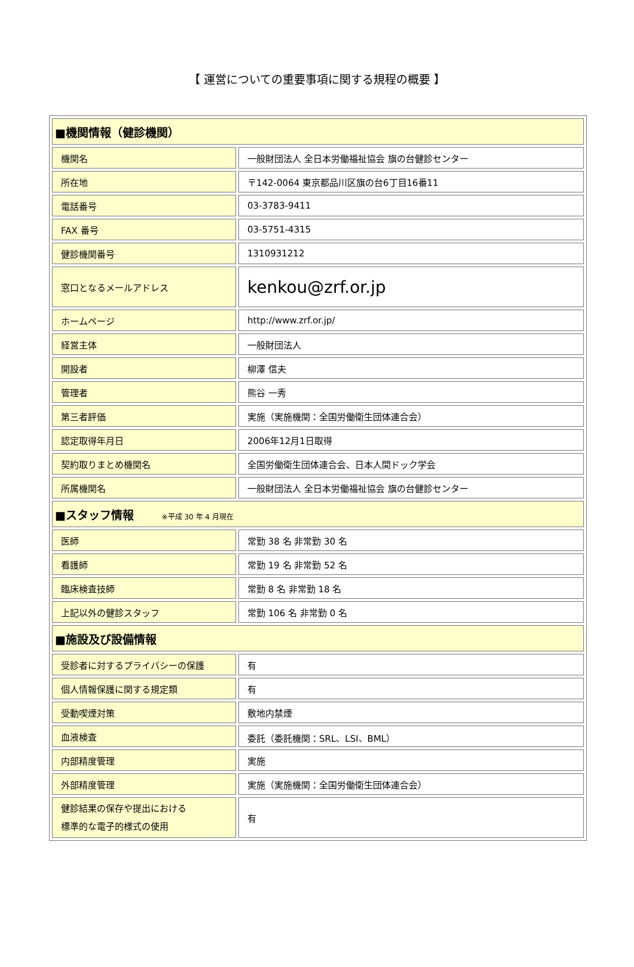【 運営についての重要事項に関する規程の概要 】
| ■機関情報（健診機関） | |
| 機関名 | 一般財団法人 全日本労働福祉協会 旗の台健診センター |
| 所在地 | 〒142-0064 東京都品川区旗の台6丁目16番11 |
| 電話番号 | 03-3783-9411 |
| FAX 番号 | 03-5751-4315 |
| 健診機関番号 | 1310931212 |
| 窓口となるメールアドレス | kenkou@zrf.or.jp |
| ホームページ | http://www.zrf.or.jp/ |
| 経営主体 | 一般財団法人 |
| 開設者 | 柳澤 信夫 |
| 管理者 | 熊谷 一秀 |
| 第三者評価 | 実施（実施機関：全国労働衛生団体連合会） |
| 認定取得年月日 | 2006年12月1日取得 |
| 契約取りまとめ機関名 | 全国労働衛生団体連合会、日本人間ドック学会 |
| 所属機関名 | 一般財団法人 全日本労働福祉協会 旗の台健診センター |
| ■スタッフ情報 ※平成 30 年 4 月現在 | |
| 医師 | 常勤 38 名 非常勤 30 名 |
| 看護師 | 常勤 19 名 非常勤 52 名 |
| 臨床検査技師 | 常勤 8 名 非常勤 18 名 |
| 上記以外の健診スタッフ | 常勤 106 名 非常勤 0 名 |
| ■施設及び設備情報 | |
| 受診者に対するプライバシーの保護 | 有 |
| 個人情報保護に関する規定類 | 有 |
| 受動喫煙対策 | 敷地内禁煙 |
| 血液検査 | 委託（委託機関：SRL、LSI、BML） |
| 内部精度管理 | 実施 |
| 外部精度管理 | 実施（実施機関：全国労働衛生団体連合会） |
| 健診結果の保存や提出における 標準的な電子的様式の使用 | 有 |